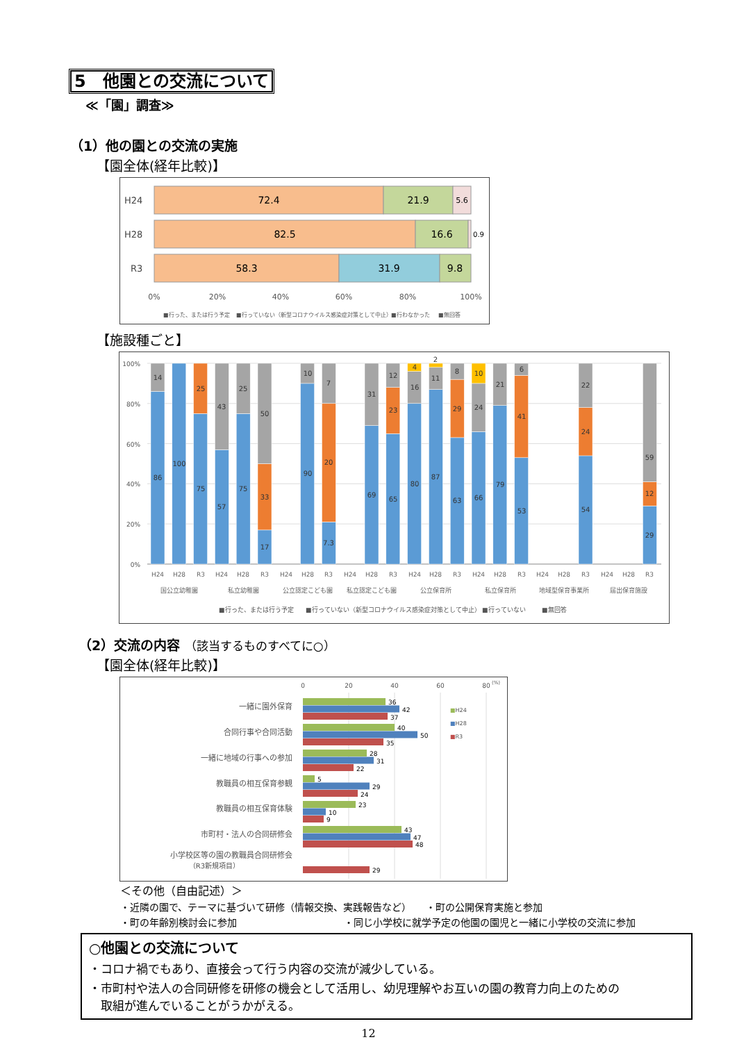5　他園との交流について
≪「園」調査≫
（1）他の園との交流の実施
【園全体(経年比較)】
H24
H28
R3
72.4
21.9
5.6
82.5
16.6
0.9
58.3
31.9
9.8
0%
20%
40%
60%
80%
100%
■行った、または行う予定
■行っていない（新型コロナウイルス感染症対策として中止）
■行わなかった
■無回答
【施設種ごと】
100%
80%
60%
40%
20%
0%
86
14
100
75
25
57
43
75
25
17
33
50
90
10
7.3
20
7
69
31
65
23
12
80
16
4
87
11
2
63
29
8
66
24
10
79
21
53
41
6
54
24
22
29
12
59
H24
H28
R3
H24
H28
R3
H24
H28
R3
H24
H28
R3
H24
H28
R3
H24
H28
R3
H24
H28
R3
H24
H28
R3
国公立幼稚園
私立幼稚園
公立認定こども園
私立認定こども園
公立保育所
私立保育所
地域型保育事業所
届出保育施設
■行った、または行う予定
■行っていない（新型コロナウイルス感染症対策として中止）
■行っていない
■無回答
（2）交流の内容 （該当するものすべてに○）
【園全体(経年比較)】
0
20
40
60
80
(%)
一緒に園外保育
合同行事や合同活動
一緒に地域の行事への参加
教職員の相互保育参観
教職員の相互保育体験
市町村・法人の合同研修会
小学校区等の園の教職員合同研修会
（R3新規項目）
36
42
37
40
50
35
28
31
22
5
29
24
23
10
9
43
47
48
29
■H24
■H28
■R3
＜その他（自由記述）＞
・近隣の園で、テーマに基づいて研修（情報交換、実践報告など）　　・町の公開保育実施と参加
・町の年齢別検討会に参加　　　　　　　　　　　・同じ小学校に就学予定の他園の園児と一緒に小学校の交流に参加
○他園との交流について
・コロナ禍でもあり、直接会って行う内容の交流が減少している。
・市町村や法人の合同研修を研修の機会として活用し、幼児理解やお互いの園の教育力向上のための
　取組が進んでいることがうかがえる。
12